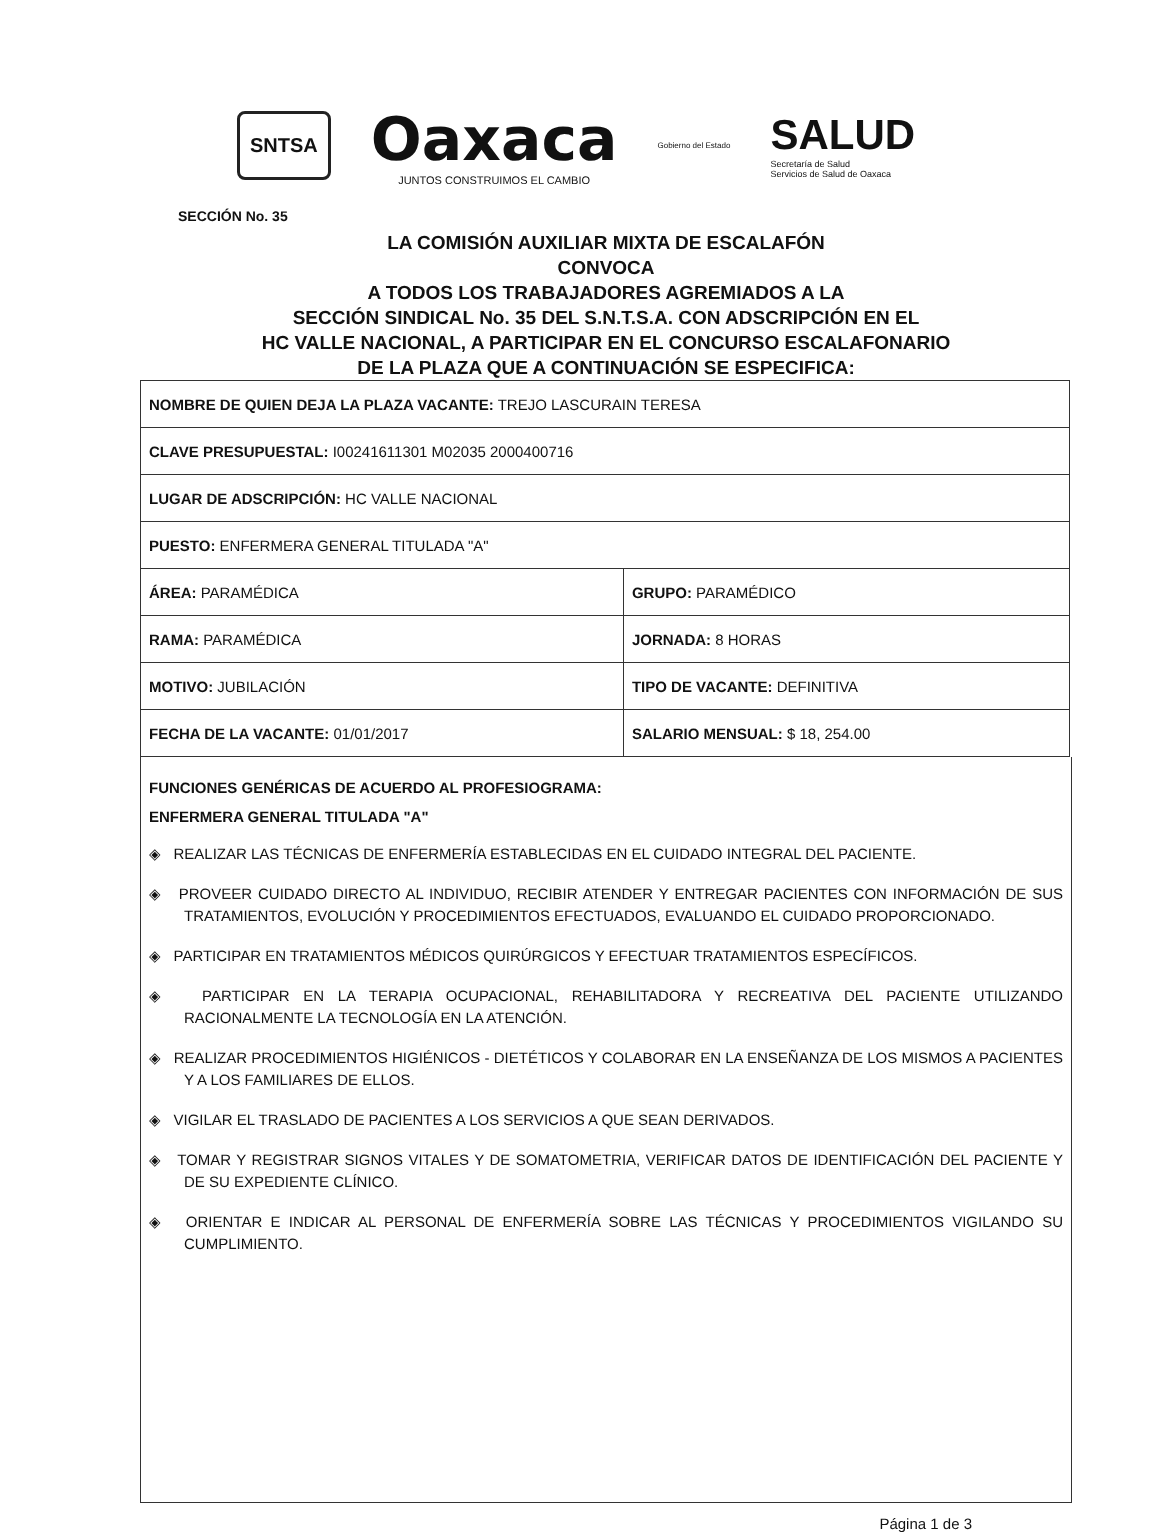SNTSA
Oaxaca
JUNTOS CONSTRUIMOS EL CAMBIO
Gobierno del Estado
SALUD
Secretaría de Salud
Servicios de Salud de Oaxaca
SECCIÓN No. 35
LA COMISIÓN AUXILIAR MIXTA DE ESCALAFÓN
CONVOCA
A TODOS LOS TRABAJADORES AGREMIADOS A LA
SECCIÓN SINDICAL No. 35 DEL S.N.T.S.A. CON ADSCRIPCIÓN EN EL
HC VALLE NACIONAL, A PARTICIPAR EN EL CONCURSO ESCALAFONARIO
DE LA PLAZA QUE A CONTINUACIÓN SE ESPECIFICA:
| NOMBRE DE QUIEN DEJA LA PLAZA VACANTE: TREJO LASCURAIN TERESA | |
| CLAVE PRESUPUESTAL: I00241611301 M02035 2000400716 | |
| LUGAR DE ADSCRIPCIÓN: HC VALLE NACIONAL | |
| PUESTO: ENFERMERA GENERAL TITULADA "A" | |
| ÁREA: PARAMÉDICA | GRUPO: PARAMÉDICO |
| RAMA: PARAMÉDICA | JORNADA: 8 HORAS |
| MOTIVO: JUBILACIÓN | TIPO DE VACANTE: DEFINITIVA |
| FECHA DE LA VACANTE: 01/01/2017 | SALARIO MENSUAL: $ 18, 254.00 |
FUNCIONES GENÉRICAS DE ACUERDO AL PROFESIOGRAMA:
ENFERMERA GENERAL TITULADA "A"
◈ REALIZAR LAS TÉCNICAS DE ENFERMERÍA ESTABLECIDAS EN EL CUIDADO INTEGRAL DEL PACIENTE.
◈ PROVEER CUIDADO DIRECTO AL INDIVIDUO, RECIBIR ATENDER Y ENTREGAR PACIENTES CON INFORMACIÓN DE SUS TRATAMIENTOS, EVOLUCIÓN Y PROCEDIMIENTOS EFECTUADOS, EVALUANDO EL CUIDADO PROPORCIONADO.
◈ PARTICIPAR EN TRATAMIENTOS MÉDICOS QUIRÚRGICOS Y EFECTUAR TRATAMIENTOS ESPECÍFICOS.
◈ PARTICIPAR EN LA TERAPIA OCUPACIONAL, REHABILITADORA Y RECREATIVA DEL PACIENTE UTILIZANDO RACIONALMENTE LA TECNOLOGÍA EN LA ATENCIÓN.
◈ REALIZAR PROCEDIMIENTOS HIGIÉNICOS - DIETÉTICOS Y COLABORAR EN LA ENSEÑANZA DE LOS MISMOS A PACIENTES Y A LOS FAMILIARES DE ELLOS.
◈ VIGILAR EL TRASLADO DE PACIENTES A LOS SERVICIOS A QUE SEAN DERIVADOS.
◈ TOMAR Y REGISTRAR SIGNOS VITALES Y DE SOMATOMETRIA, VERIFICAR DATOS DE IDENTIFICACIÓN DEL PACIENTE Y DE SU EXPEDIENTE CLÍNICO.
◈ ORIENTAR E INDICAR AL PERSONAL DE ENFERMERÍA SOBRE LAS TÉCNICAS Y PROCEDIMIENTOS VIGILANDO SU CUMPLIMIENTO.
Página 1 de 3